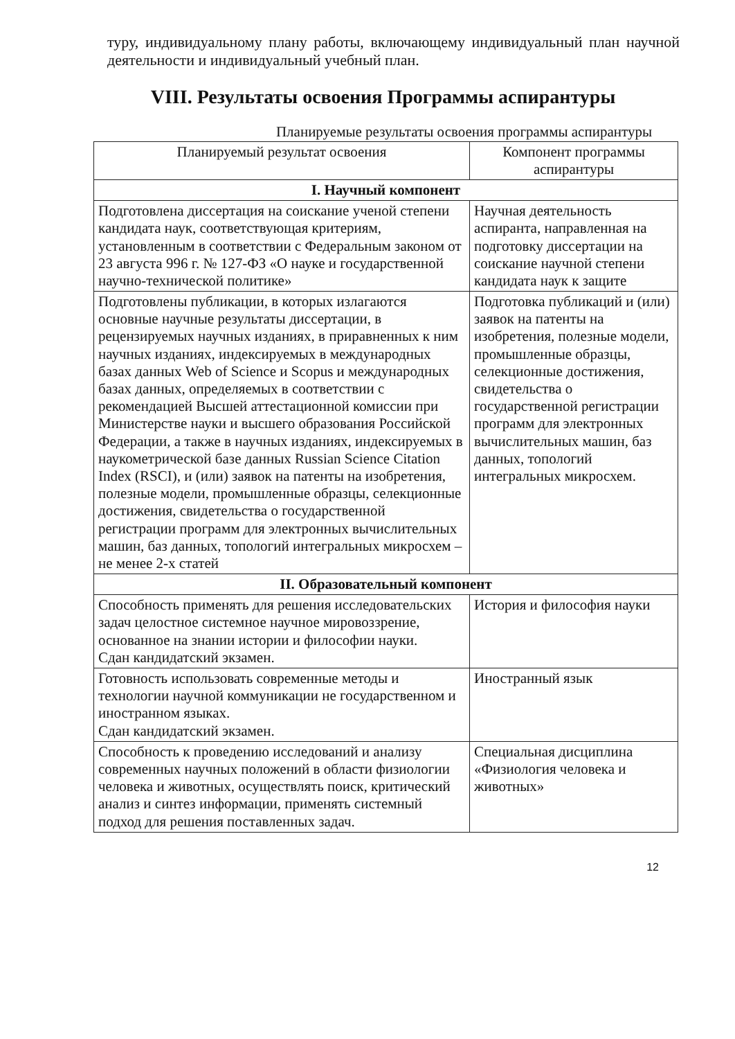туру, индивидуальному плану работы, включающему индивидуальный план научной деятельности и индивидуальный учебный план.
VIII. Результаты освоения Программы аспирантуры
Планируемые результаты освоения программы аспирантуры
| Планируемый результат освоения | Компонент программы аспирантуры |
| --- | --- |
| I. Научный компонент | |
| Подготовлена диссертация на соискание ученой степени кандидата наук, соответствующая критериям, установленным в соответствии с Федеральным законом от 23 августа 996 г. № 127-ФЗ «О науке и государственной научно-технической политике» | Научная деятельность аспиранта, направленная на подготовку диссертации на соискание научной степени кандидата наук к защите |
| Подготовлены публикации, в которых излагаются основные научные результаты диссертации, в рецензируемых научных изданиях, в приравненных к ним научных изданиях, индексируемых в международных базах данных Web of Science и Scopus и международных базах данных, определяемых в соответствии с рекомендацией Высшей аттестационной комиссии при Министерстве науки и высшего образования Российской Федерации, а также в научных изданиях, индексируемых в наукометрической базе данных Russian Science Citation Index (RSCI), и (или) заявок на патенты на изобретения, полезные модели, промышленные образцы, селекционные достижения, свидетельства о государственной регистрации программ для электронных вычислительных машин, баз данных, топологий интегральных микросхем – не менее 2-х статей | Подготовка публикаций и (или) заявок на патенты на изобретения, полезные модели, промышленные образцы, селекционные достижения, свидетельства о государственной регистрации программ для электронных вычислительных машин, баз данных, топологий интегральных микросхем. |
| II. Образовательный компонент | |
| Способность применять для решения исследовательских задач целостное системное научное мировоззрение, основанное на знании истории и философии науки. Сдан кандидатский экзамен. | История и философия науки |
| Готовность использовать современные методы и технологии научной коммуникации не государственном и иностранном языках. Сдан кандидатский экзамен. | Иностранный язык |
| Способность к проведению исследований и анализу современных научных положений в области физиологии человека и животных, осуществлять поиск, критический анализ и синтез информации, применять системный подход для решения поставленных задач. | Специальная дисциплина «Физиология человека и животных» |
12